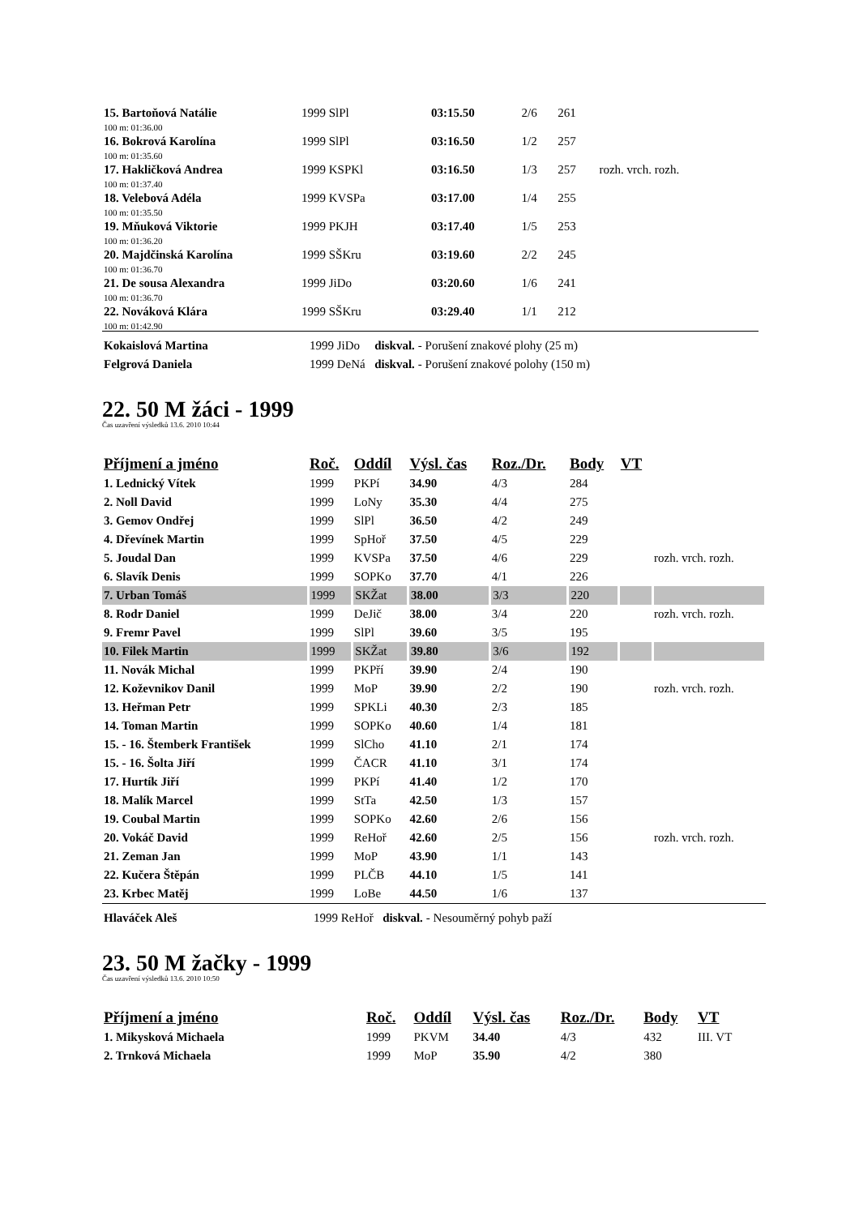| 15. Bartoňová Natálie | 1999 SlPl | 03:15.50 | 2/6 | 261 | |
| 100 m: 01:36.00 | | | | | |
| 16. Bokrová Karolína | 1999 SlPl | 03:16.50 | 1/2 | 257 | |
| 100 m: 01:35.60 | | | | | |
| 17. Hakličková Andrea | 1999 KSPKl | 03:16.50 | 1/3 | 257 | rozh. vrch. rozh. |
| 100 m: 01:37.40 | | | | | |
| 18. Velebová Adéla | 1999 KVSPa | 03:17.00 | 1/4 | 255 | |
| 100 m: 01:35.50 | | | | | |
| 19. Mňuková Viktorie | 1999 PKJH | 03:17.40 | 1/5 | 253 | |
| 100 m: 01:36.20 | | | | | |
| 20. Majdčinská Karolína | 1999 SŠKru | 03:19.60 | 2/2 | 245 | |
| 100 m: 01:36.70 | | | | | |
| 21. De sousa Alexandra | 1999 JiDo | 03:20.60 | 1/6 | 241 | |
| 100 m: 01:36.70 | | | | | |
| 22. Nováková Klára | 1999 SŠKru | 03:29.40 | 1/1 | 212 | |
| 100 m: 01:42.90 | | | | | |
| Kokaislová Martina | 1999 JiDo | diskval. | - Porušení znakové plohy (25 m) |
| Felgrová Daniela | 1999 DeNá | diskval. | - Porušení znakové polohy (150 m) |
22. 50 M žáci - 1999
Čas uzavření výsledků 13.6. 2010 10:44
| Příjmení a jméno | Roč. | Oddíl | Výsl. čas | Roz./Dr. | Body | VT | |
| --- | --- | --- | --- | --- | --- | --- | --- |
| 1. Lednický Vítek | 1999 | PKPí | 34.90 | 4/3 | 284 | | |
| 2. Noll David | 1999 | LoNy | 35.30 | 4/4 | 275 | | |
| 3. Gemov Ondřej | 1999 | SlPl | 36.50 | 4/2 | 249 | | |
| 4. Dřevínek Martin | 1999 | SpHoř | 37.50 | 4/5 | 229 | | |
| 5. Joudal Dan | 1999 | KVSPa | 37.50 | 4/6 | 229 | | rozh. vrch. rozh. |
| 6. Slavík Denis | 1999 | SOPKo | 37.70 | 4/1 | 226 | | |
| 7. Urban Tomáš | 1999 | SKŽat | 38.00 | 3/3 | 220 | | |
| 8. Rodr Daniel | 1999 | DeJič | 38.00 | 3/4 | 220 | | rozh. vrch. rozh. |
| 9. Fremr Pavel | 1999 | SlPl | 39.60 | 3/5 | 195 | | |
| 10. Filek Martin | 1999 | SKŽat | 39.80 | 3/6 | 192 | | |
| 11. Novák Michal | 1999 | PKPří | 39.90 | 2/4 | 190 | | |
| 12. Koževnikov Danil | 1999 | MoP | 39.90 | 2/2 | 190 | | rozh. vrch. rozh. |
| 13. Heřman Petr | 1999 | SPKLi | 40.30 | 2/3 | 185 | | |
| 14. Toman Martin | 1999 | SOPKo | 40.60 | 1/4 | 181 | | |
| 15. - 16. Štemberk František | 1999 | SlCho | 41.10 | 2/1 | 174 | | |
| 15. - 16. Šolta Jiří | 1999 | ČACR | 41.10 | 3/1 | 174 | | |
| 17. Hurtík Jiří | 1999 | PKPí | 41.40 | 1/2 | 170 | | |
| 18. Malík Marcel | 1999 | StTa | 42.50 | 1/3 | 157 | | |
| 19. Coubal Martin | 1999 | SOPKo | 42.60 | 2/6 | 156 | | |
| 20. Vokáč David | 1999 | ReHoř | 42.60 | 2/5 | 156 | | rozh. vrch. rozh. |
| 21. Zeman Jan | 1999 | MoP | 43.90 | 1/1 | 143 | | |
| 22. Kučera Štěpán | 1999 | PLČB | 44.10 | 1/5 | 141 | | |
| 23. Krbec Matěj | 1999 | LoBe | 44.50 | 1/6 | 137 | | |
| Hlaváček Aleš | 1999 ReHoř | diskval. | - Nesouměrný pohyb paží |
23. 50 M žačky - 1999
Čas uzavření výsledků 13.6. 2010 10:50
| Příjmení a jméno | Roč. | Oddíl | Výsl. čas | Roz./Dr. | Body | VT |
| --- | --- | --- | --- | --- | --- | --- |
| 1. Mikysková Michaela | 1999 | PKVM | 34.40 | 4/3 | 432 | III. VT |
| 2. Trnková Michaela | 1999 | MoP | 35.90 | 4/2 | 380 | |